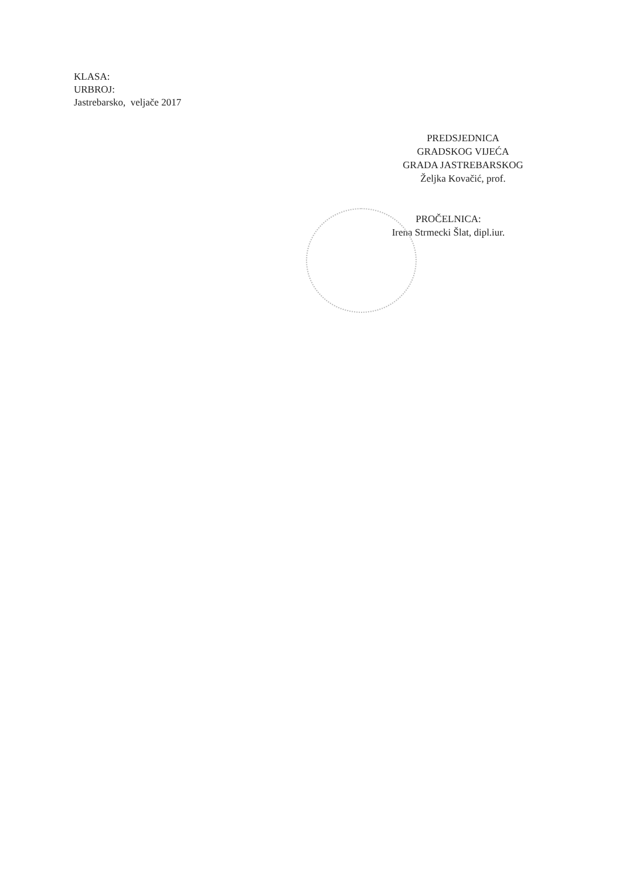KLASA:
URBROJ:
Jastrebarsko, veljače 2017
PREDSJEDNICA
GRADSKOG VIJEĆA
GRADA JASTREBARSKOG
Željka Kovačić, prof.
PROČELNICA:
Irena Strmecki Šlat, dipl.iur.